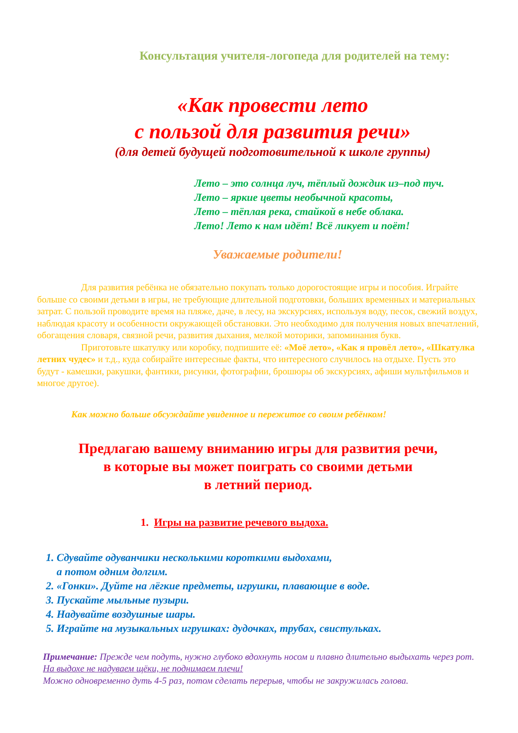Консультация учителя-логопеда для родителей на тему:
«Как провести лето
с пользой для развития речи»
(для детей будущей подготовительной к школе группы)
Лето – это солнца луч, тёплый дождик из–под туч.
Лето – яркие цветы необычной красоты,
Лето – тёплая река, стайкой в небе облака.
Лето! Лето к нам идёт! Всё ликует и поёт!
Уважаемые родители!
Для развития ребёнка не обязательно покупать только дорогостоящие игры и пособия. Играйте больше со своими детьми в игры, не требующие длительной подготовки, больших временных и материальных затрат. С пользой проводите время на пляже, даче, в лесу, на экскурсиях, используя воду, песок, свежий воздух, наблюдая красоту и особенности окружающей обстановки. Это необходимо для получения новых впечатлений, обогащения словаря, связной речи, развития дыхания, мелкой моторики, запоминания букв.
Приготовьте шкатулку или коробку, подпишите её: «Моё лето», «Как я провёл лето», «Шкатулка летних чудес» и т.д., куда собирайте интересные факты, что интересного случилось на отдыхе. Пусть это будут - камешки, ракушки, фантики, рисунки, фотографии, брошюры об экскурсиях, афиши мультфильмов и многое другое).
Как можно больше обсуждайте увиденное и пережитое со своим ребёнком!
Предлагаю вашему вниманию игры для развития речи,
в которые вы может поиграть со своими детьми
в летний период.
1. Игры на развитие речевого выдоха.
1. Сдувайте одуванчики несколькими короткими выдохами,
а потом одним долгим.
2. «Гонки». Дуйте на лёгкие предметы, игрушки, плавающие в воде.
3. Пускайте мыльные пузыри.
4. Надувайте воздушные шары.
5. Играйте на музыкальных игрушках: дудочках, трубах, свистульках.
Примечание: Прежде чем подуть, нужно глубоко вдохнуть носом и плавно длительно выдыхать через рот. На выдохе не надуваем щёки, не поднимаем плечи!
Можно одновременно дуть 4-5 раз, потом сделать перерыв, чтобы не закружилась голова.